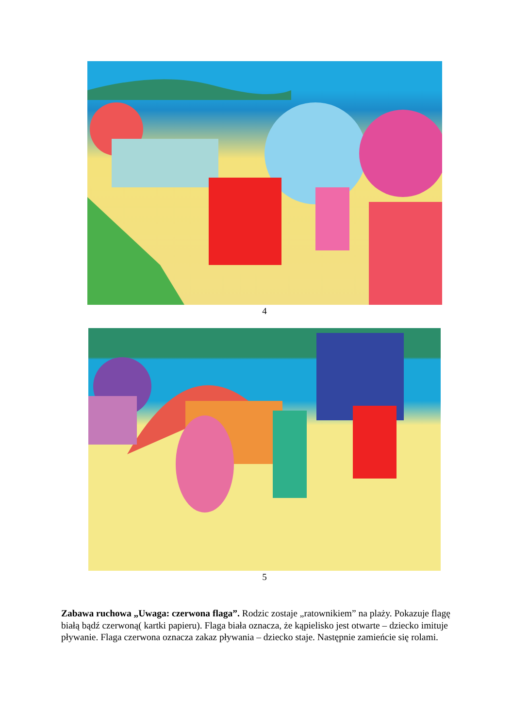4
5
Zabawa ruchowa „Uwaga: czerwona flaga”. Rodzic zostaje „ratownikiem” na plaży. Pokazuje flagę białą bądź czerwoną( kartki papieru). Flaga biała oznacza, że kąpielisko jest otwarte – dziecko imituje pływanie. Flaga czerwona oznacza zakaz pływania – dziecko staje. Następnie zamieńcie się rolami.